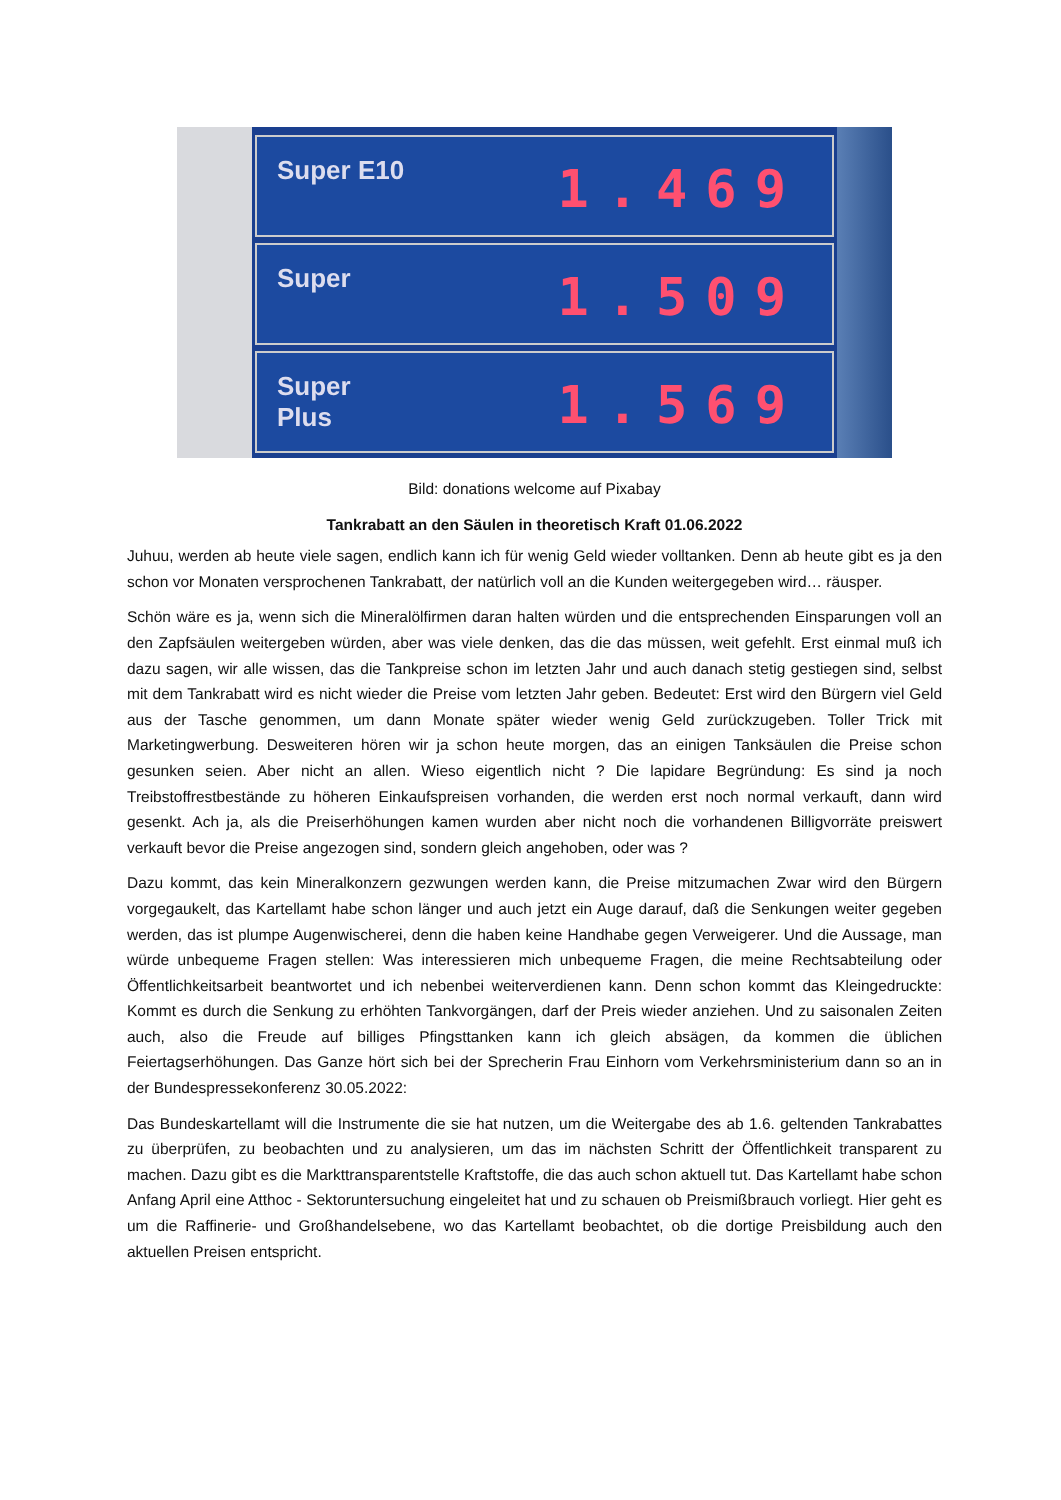Super E10 1.469
Super 1.509
Super
Plus 1.569
Bild: donations welcome auf Pixabay
Tankrabatt an den Säulen in theoretisch Kraft 01.06.2022
Juhuu, werden ab heute viele sagen, endlich kann ich für wenig Geld wieder volltanken. Denn ab heute gibt es ja den schon vor Monaten versprochenen Tankrabatt, der natürlich voll an die Kunden weitergegeben wird… räusper.
Schön wäre es ja, wenn sich die Mineralölfirmen daran halten würden und die entsprechenden Einsparungen voll an den Zapfsäulen weitergeben würden, aber was viele denken, das die das müssen, weit gefehlt. Erst einmal muß ich dazu sagen, wir alle wissen, das die Tankpreise schon im letzten Jahr und auch danach stetig gestiegen sind, selbst mit dem Tankrabatt wird es nicht wieder die Preise vom letzten Jahr geben. Bedeutet: Erst wird den Bürgern viel Geld aus der Tasche genommen, um dann Monate später wieder wenig Geld zurückzugeben. Toller Trick mit Marketingwerbung. Desweiteren hören wir ja schon heute morgen, das an einigen Tanksäulen die Preise schon gesunken seien. Aber nicht an allen. Wieso eigentlich nicht ? Die lapidare Begründung: Es sind ja noch Treibstoffrestbestände zu höheren Einkaufspreisen vorhanden, die werden erst noch normal verkauft, dann wird gesenkt. Ach ja, als die Preiserhöhungen kamen wurden aber nicht noch die vorhandenen Billigvorräte preiswert verkauft bevor die Preise angezogen sind, sondern gleich angehoben, oder was ?
Dazu kommt, das kein Mineralkonzern gezwungen werden kann, die Preise mitzumachen Zwar wird den Bürgern vorgegaukelt, das Kartellamt habe schon länger und auch jetzt ein Auge darauf, daß die Senkungen weiter gegeben werden, das ist plumpe Augenwischerei, denn die haben keine Handhabe gegen Verweigerer. Und die Aussage, man würde unbequeme Fragen stellen: Was interessieren mich unbequeme Fragen, die meine Rechtsabteilung oder Öffentlichkeitsarbeit beantwortet und ich nebenbei weiterverdienen kann. Denn schon kommt das Kleingedruckte: Kommt es durch die Senkung zu erhöhten Tankvorgängen, darf der Preis wieder anziehen. Und zu saisonalen Zeiten auch, also die Freude auf billiges Pfingsttanken kann ich gleich absägen, da kommen die üblichen Feiertagserhöhungen. Das Ganze hört sich bei der Sprecherin Frau Einhorn vom Verkehrsministerium dann so an in der Bundespressekonferenz 30.05.2022:
Das Bundeskartellamt will die Instrumente die sie hat nutzen, um die Weitergabe des ab 1.6. geltenden Tankrabattes zu überprüfen, zu beobachten und zu analysieren, um das im nächsten Schritt der Öffentlichkeit transparent zu machen. Dazu gibt es die Markttransparentstelle Kraftstoffe, die das auch schon aktuell tut. Das Kartellamt habe schon Anfang April eine Atthoc - Sektoruntersuchung eingeleitet hat und zu schauen ob Preismißbrauch vorliegt. Hier geht es um die Raffinerie- und Großhandelsebene, wo das Kartellamt beobachtet, ob die dortige Preisbildung auch den aktuellen Preisen entspricht.